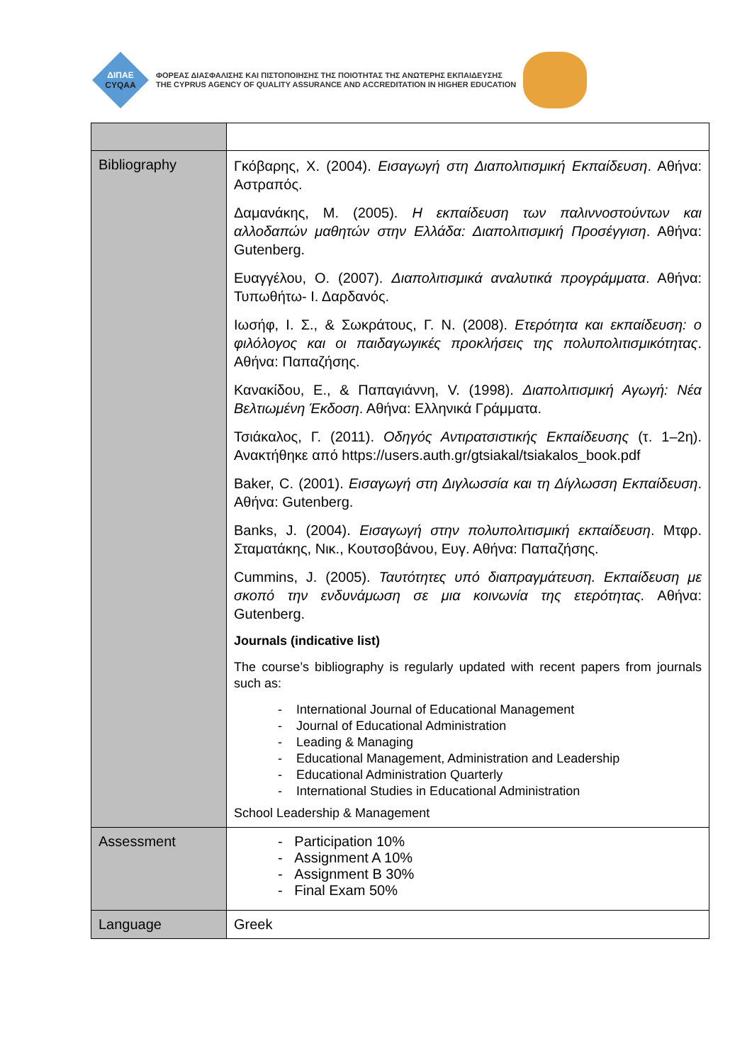ΔΙΠΑΕ
CYQAA
ΦΟΡΕΑΣ ΔΙΑΣΦΑΛΙΣΗΣ ΚΑΙ ΠΙΣΤΟΠΟΙΗΣΗΣ ΤΗΣ ΠΟΙΟΤΗΤΑΣ ΤΗΣ ΑΝΩΤΕΡΗΣ ΕΚΠΑΙΔΕΥΣΗΣ
THE CYPRUS AGENCY OF QUALITY ASSURANCE AND ACCREDITATION IN HIGHER EDUCATION
| Bibliography | Γκόβαρης, Χ. (2004). Εισαγωγή στη Διαπολιτισμική Εκπαίδευση . Αθήνα: Αστραπός. Δαμανάκης, Μ. (2005). Η εκπαίδευση των παλιννοστούντων και αλλοδαπών μαθητών στην Ελλάδα: Διαπολιτισμική Προσέγγιση . Αθήνα: Gutenberg. Ευαγγέλου, Ο. (2007). Διαπολιτισμικά αναλυτικά προγράμματα . Αθήνα: Τυπωθήτω- Ι. Δαρδανός. Ιωσήφ, Ι. Σ., & Σωκράτους, Γ. Ν. (2008). Ετερότητα και εκπαίδευση: ο φιλόλογος και οι παιδαγωγικές προκλήσεις της πολυπολιτισμικότητας . Αθήνα: Παπαζήσης. Κανακίδου, Ε., & Παπαγιάννη, V. (1998). Διαπολιτισμική Αγωγή: Νέα Βελτιωμένη Έκδοση . Αθήνα: Ελληνικά Γράμματα. Τσιάκαλος, Γ. (2011). Οδηγός Αντιρατσιστικής Εκπαίδευσης (τ. 1–2η). Ανακτήθηκε από https://users.auth.gr/gtsiakal/tsiakalos_book.pdf Baker, C. (2001). Εισαγωγή στη Διγλωσσία και τη Δίγλωσση Εκπαίδευση . Αθήνα: Gutenberg. Banks, J. (2004). Εισαγωγή στην πολυπολιτισμική εκπαίδευση . Μτφρ. Σταματάκης, Νικ., Κουτσοβάνου, Ευγ. Αθήνα: Παπαζήσης. Cummins, J. (2005). Ταυτότητες υπό διαπραγμάτευση. Εκπαίδευση με σκοπό την ενδυνάμωση σε μια κοινωνία της ετερότητας. Αθήνα: Gutenberg. Journals (indicative list) The course’s bibliography is regularly updated with recent papers from journals such as: - International Journal of Educational Management - Journal of Educational Administration - Leading & Managing - Educational Management, Administration and Leadership - Educational Administration Quarterly - International Studies in Educational Administration School Leadership & Management |
| Assessment | - Participation 10% - Assignment A 10% - Assignment B 30% - Final Exam 50% |
| Language | Greek |